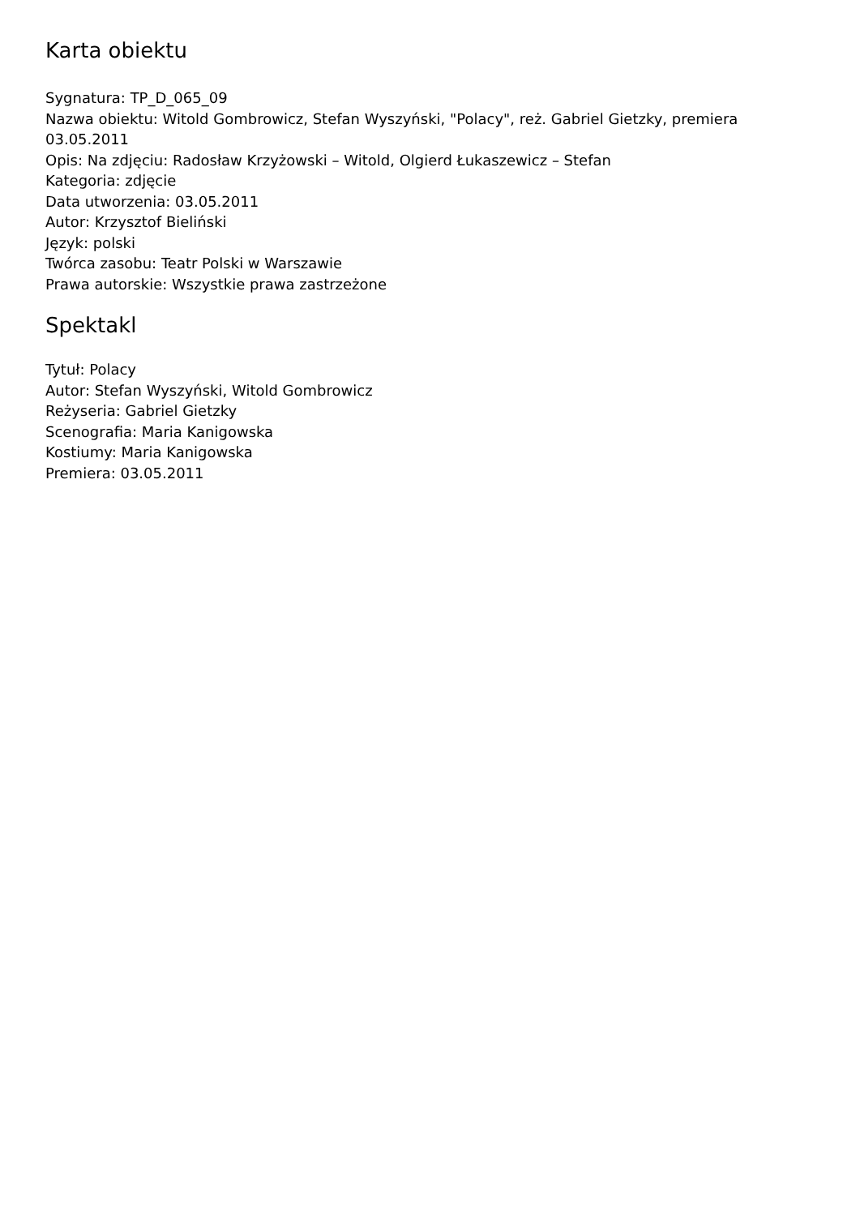Karta obiektu
Sygnatura: TP_D_065_09
Nazwa obiektu: Witold Gombrowicz, Stefan Wyszyński, "Polacy", reż. Gabriel Gietzky, premiera 03.05.2011
Opis: Na zdjęciu: Radosław Krzyżowski – Witold, Olgierd Łukaszewicz – Stefan
Kategoria: zdjęcie
Data utworzenia: 03.05.2011
Autor: Krzysztof Bieliński
Język: polski
Twórca zasobu: Teatr Polski w Warszawie
Prawa autorskie: Wszystkie prawa zastrzeżone
Spektakl
Tytuł: Polacy
Autor: Stefan Wyszyński, Witold Gombrowicz
Reżyseria: Gabriel Gietzky
Scenografia: Maria Kanigowska
Kostiumy: Maria Kanigowska
Premiera: 03.05.2011